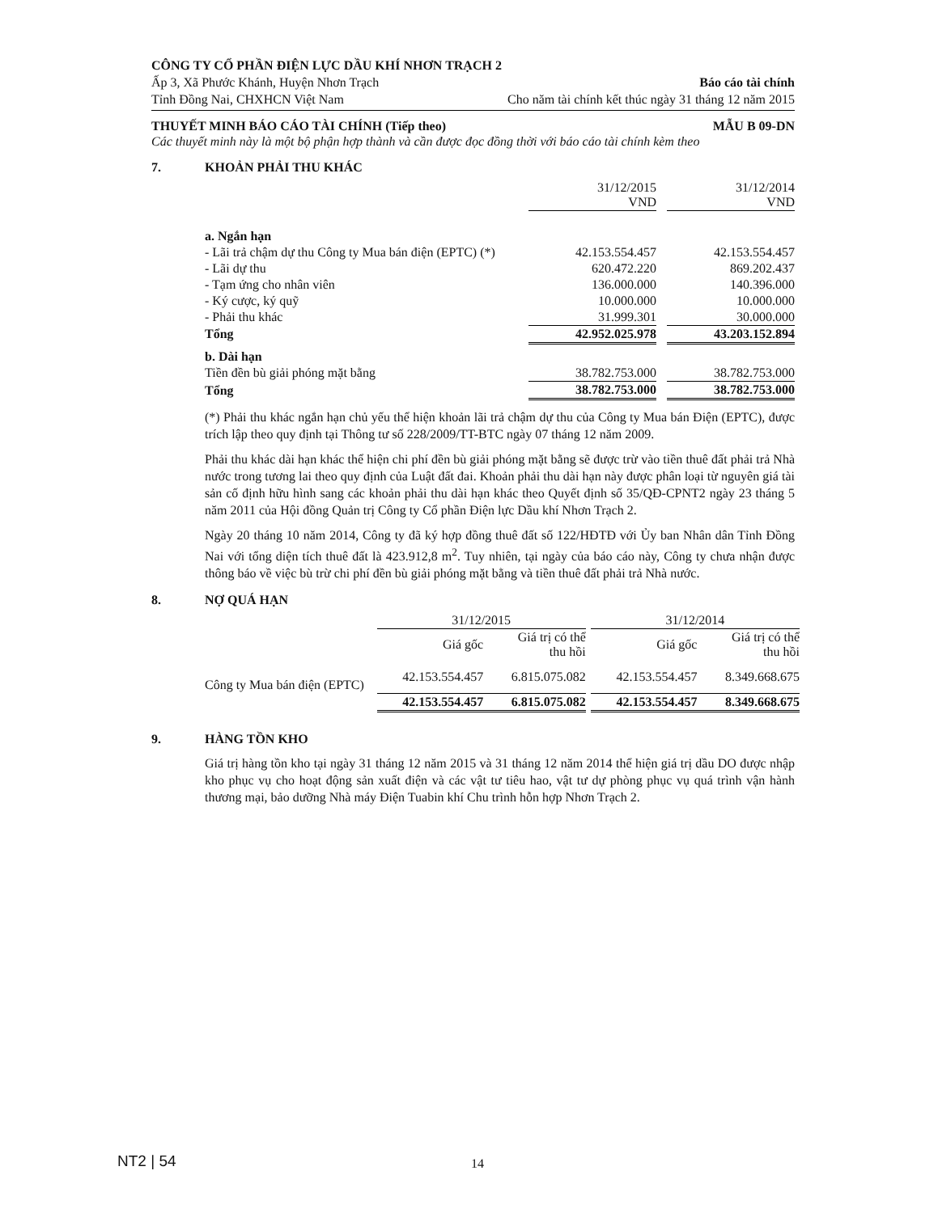CÔNG TY CỔ PHẦN ĐIỆN LỰC DẦU KHÍ NHƠN TRẠCH 2
Ấp 3, Xã Phước Khánh, Huyện Nhơn Trạch Báo cáo tài chính
Tỉnh Đồng Nai, CHXHCN Việt Nam Cho năm tài chính kết thúc ngày 31 tháng 12 năm 2015
THUYẾT MINH BÁO CÁO TÀI CHÍNH (Tiếp theo) MẪU B 09-DN
Các thuyết minh này là một bộ phận hợp thành và cần được đọc đồng thời với báo cáo tài chính kèm theo
7. KHOẢN PHẢI THU KHÁC
| | 31/12/2015 VND | | 31/12/2014 VND |
| --- | --- | --- | --- |
| a. Ngắn hạn | | | |
| - Lãi trả chậm dự thu Công ty Mua bán điện (EPTC) (*) | 42.153.554.457 | | 42.153.554.457 |
| - Lãi dự thu | 620.472.220 | | 869.202.437 |
| - Tạm ứng cho nhân viên | 136.000.000 | | 140.396.000 |
| - Ký cược, ký quỹ | 10.000.000 | | 10.000.000 |
| - Phải thu khác | 31.999.301 | | 30.000.000 |
| Tổng | 42.952.025.978 | | 43.203.152.894 |
| b. Dài hạn | | | |
| Tiền đền bù giải phóng mặt bằng | 38.782.753.000 | | 38.782.753.000 |
| Tổng | 38.782.753.000 | | 38.782.753.000 |
(*) Phải thu khác ngắn hạn chủ yếu thể hiện khoản lãi trả chậm dự thu của Công ty Mua bán Điện (EPTC), được trích lập theo quy định tại Thông tư số 228/2009/TT-BTC ngày 07 tháng 12 năm 2009.
Phải thu khác dài hạn khác thể hiện chi phí đền bù giải phóng mặt bằng sẽ được trừ vào tiền thuê đất phải trả Nhà nước trong tương lai theo quy định của Luật đất đai. Khoản phải thu dài hạn này được phân loại từ nguyên giá tài sản cố định hữu hình sang các khoản phải thu dài hạn khác theo Quyết định số 35/QĐ-CPNT2 ngày 23 tháng 5 năm 2011 của Hội đồng Quản trị Công ty Cổ phần Điện lực Dầu khí Nhơn Trạch 2.
Ngày 20 tháng 10 năm 2014, Công ty đã ký hợp đồng thuê đất số 122/HĐTĐ với Ủy ban Nhân dân Tỉnh Đồng Nai với tổng diện tích thuê đất là 423.912,8 m<sup>2</sup>. Tuy nhiên, tại ngày của báo cáo này, Công ty chưa nhận được thông báo về việc bù trừ chi phí đền bù giải phóng mặt bằng và tiền thuê đất phải trả Nhà nước.
8. NỢ QUÁ HẠN
| | 31/12/2015 | | | 31/12/2014 | |
| --- | --- | --- | --- | --- | --- |
| | Giá gốc | Giá trị có thể thu hồi | | Giá gốc | Giá trị có thể thu hồi |
| Công ty Mua bán điện (EPTC) | 42.153.554.457 | 6.815.075.082 | | 42.153.554.457 | 8.349.668.675 |
| | 42.153.554.457 | 6.815.075.082 | | 42.153.554.457 | 8.349.668.675 |
9. HÀNG TỒN KHO
Giá trị hàng tồn kho tại ngày 31 tháng 12 năm 2015 và 31 tháng 12 năm 2014 thể hiện giá trị dầu DO được nhập kho phục vụ cho hoạt động sản xuất điện và các vật tư tiêu hao, vật tư dự phòng phục vụ quá trình vận hành thương mại, bảo dưỡng Nhà máy Điện Tuabin khí Chu trình hỗn hợp Nhơn Trạch 2.
NT2 | 54 14